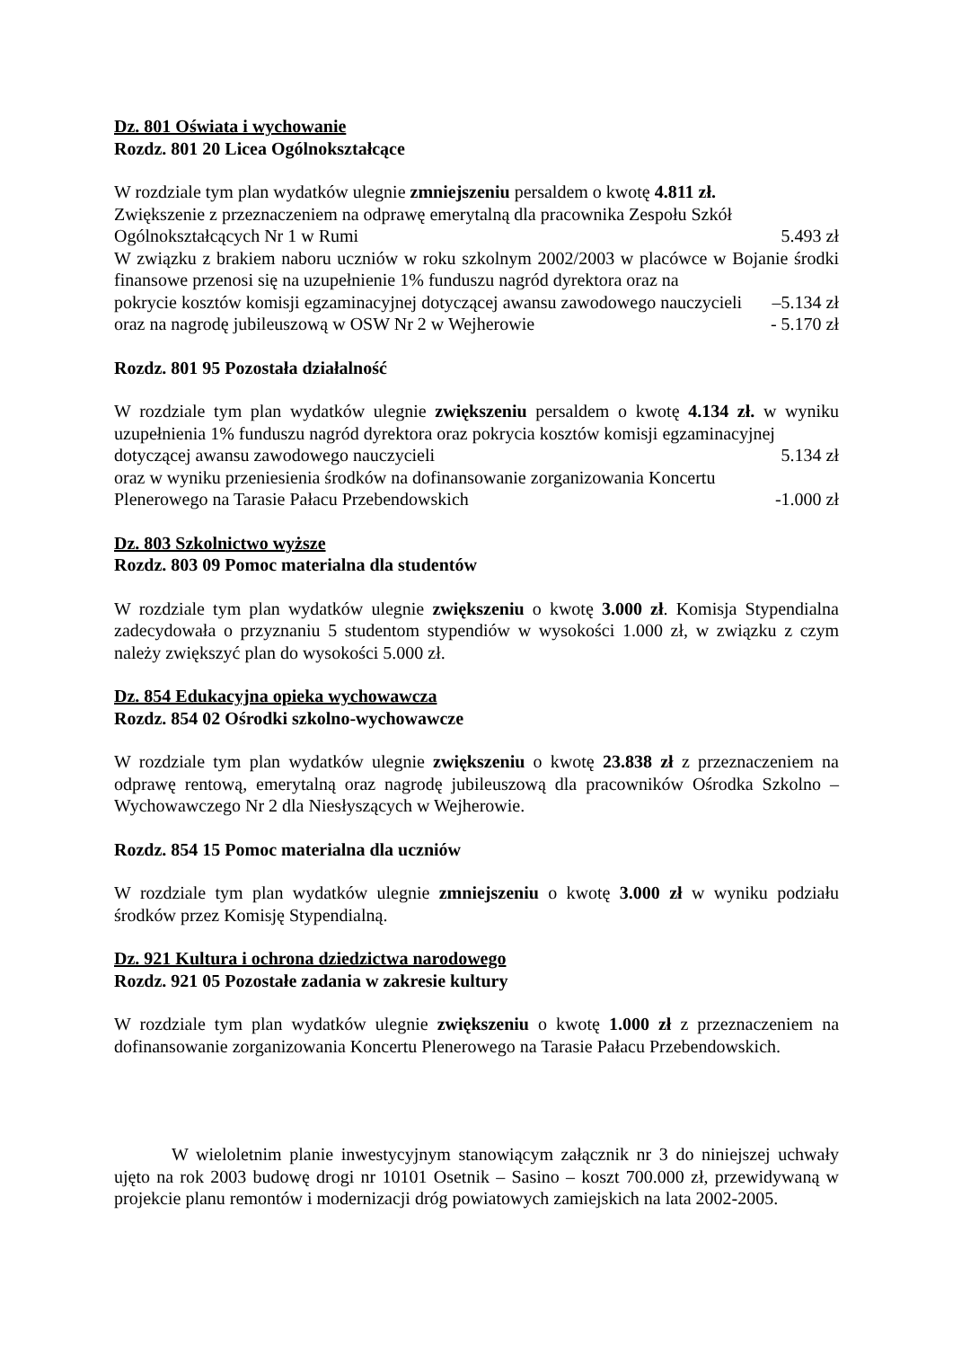Dz. 801 Oświata i wychowanie
Rozdz. 801 20 Licea Ogólnokształcące
W rozdziale tym plan wydatków ulegnie zmniejszeniu persaldem o kwotę 4.811 zł.
Zwiększenie z przeznaczeniem na odprawę emerytalną dla pracownika Zespołu Szkół
Ogólnokształcących Nr 1 w Rumi 5.493 zł
W związku z brakiem naboru uczniów w roku szkolnym 2002/2003 w placówce w Bojanie środki finansowe przenosi się na uzupełnienie 1% funduszu nagród dyrektora oraz na
pokrycie kosztów komisji egzaminacyjnej dotyczącej awansu zawodowego nauczycieli –5.134 zł
oraz na nagrodę jubileuszową w OSW Nr 2 w Wejherowie - 5.170 zł
Rozdz. 801 95 Pozostała działalność
W rozdziale tym plan wydatków ulegnie zwiększeniu persaldem o kwotę 4.134 zł. w wyniku uzupełnienia 1% funduszu nagród dyrektora oraz pokrycia kosztów komisji egzaminacyjnej
dotyczącej awansu zawodowego nauczycieli 5.134 zł
oraz w wyniku przeniesienia środków na dofinansowanie zorganizowania Koncertu
Plenerowego na Tarasie Pałacu Przebendowskich -1.000 zł
Dz. 803 Szkolnictwo wyższe
Rozdz. 803 09 Pomoc materialna dla studentów
W rozdziale tym plan wydatków ulegnie zwiększeniu o kwotę 3.000 zł. Komisja Stypendialna zadecydowała o przyznaniu 5 studentom stypendiów w wysokości 1.000 zł, w związku z czym należy zwiększyć plan do wysokości 5.000 zł.
Dz. 854 Edukacyjna opieka wychowawcza
Rozdz. 854 02 Ośrodki szkolno-wychowawcze
W rozdziale tym plan wydatków ulegnie zwiększeniu o kwotę 23.838 zł z przeznaczeniem na odprawę rentową, emerytalną oraz nagrodę jubileuszową dla pracowników Ośrodka Szkolno – Wychowawczego Nr 2 dla Niesłyszących w Wejherowie.
Rozdz. 854 15 Pomoc materialna dla uczniów
W rozdziale tym plan wydatków ulegnie zmniejszeniu o kwotę 3.000 zł w wyniku podziału środków przez Komisję Stypendialną.
Dz. 921 Kultura i ochrona dziedzictwa narodowego
Rozdz. 921 05 Pozostałe zadania w zakresie kultury
W rozdziale tym plan wydatków ulegnie zwiększeniu o kwotę 1.000 zł z przeznaczeniem na dofinansowanie zorganizowania Koncertu Plenerowego na Tarasie Pałacu Przebendowskich.
W wieloletnim planie inwestycyjnym stanowiącym załącznik nr 3 do niniejszej uchwały ujęto na rok 2003 budowę drogi nr 10101 Osetnik – Sasino – koszt 700.000 zł, przewidywaną w projekcie planu remontów i modernizacji dróg powiatowych zamiejskich na lata 2002-2005.